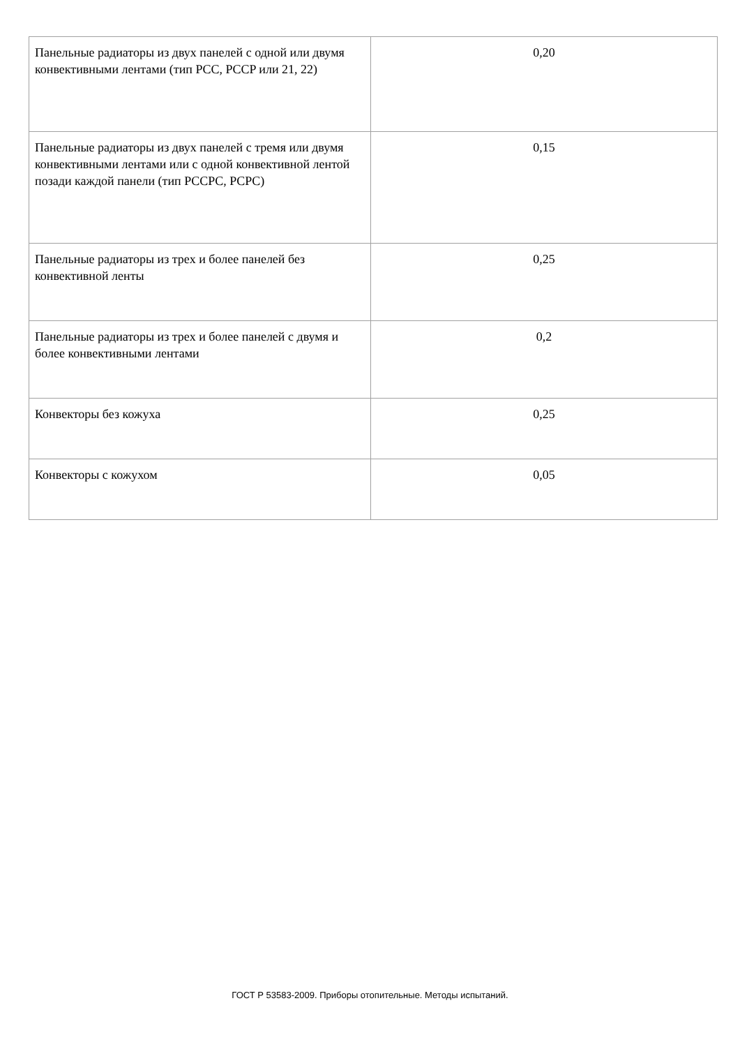| Панельные радиаторы из двух панелей с одной или двумя конвективными лентами (тип PCC, PCCP или 21, 22) | 0,20 |
| Панельные радиаторы из двух панелей с тремя или двумя конвективными лентами или с одной конвективной лентой позади каждой панели (тип PCCPC, PCPC) | 0,15 |
| Панельные радиаторы из трех и более панелей без конвективной ленты | 0,25 |
| Панельные радиаторы из трех и более панелей с двумя и более конвективными лентами | 0,2 |
| Конвекторы без кожуха | 0,25 |
| Конвекторы с кожухом | 0,05 |
ГОСТ Р 53583-2009. Приборы отопительные. Методы испытаний.